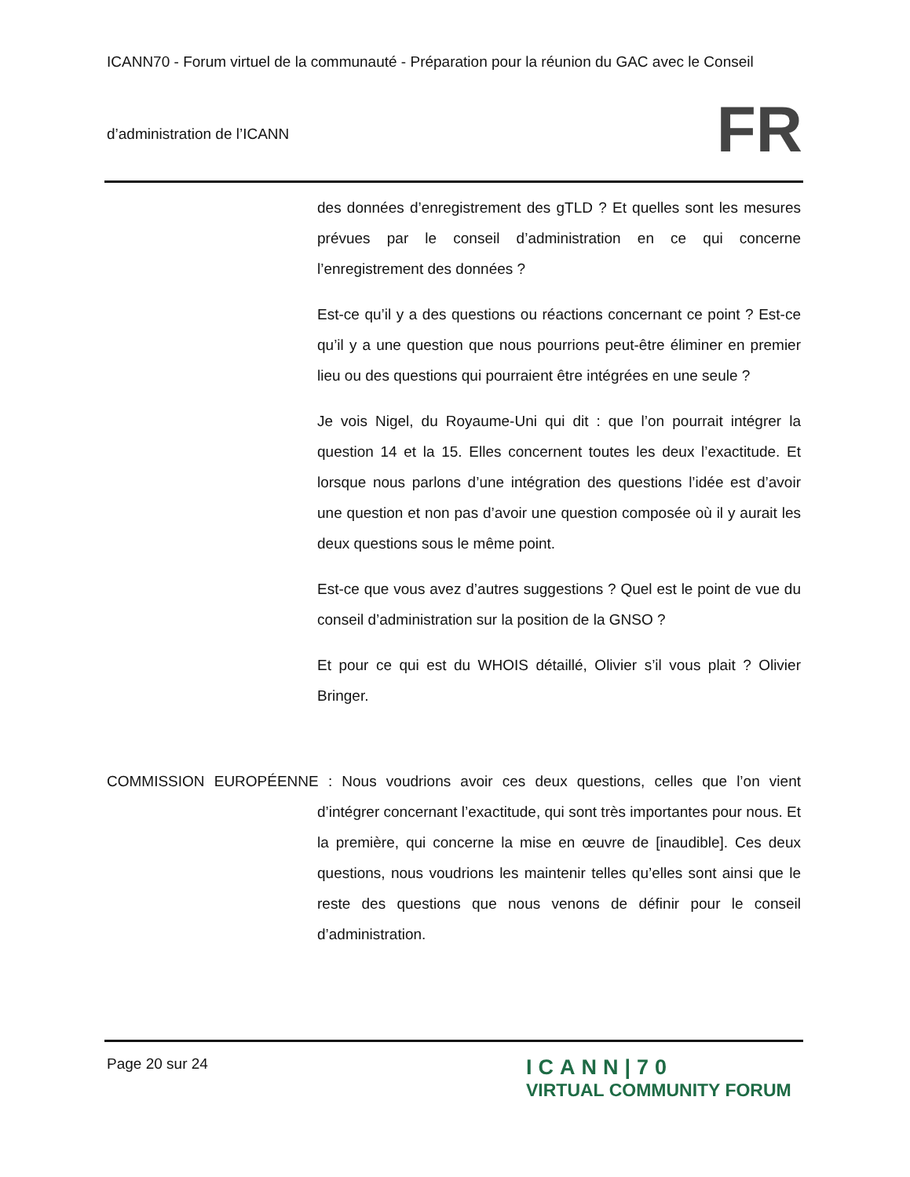ICANN70 - Forum virtuel de la communauté - Préparation pour la réunion du GAC avec le Conseil
d’administration de l’ICANN
FR
des données d’enregistrement des gTLD ? Et quelles sont les mesures prévues par le conseil d’administration en ce qui concerne l’enregistrement des données ?
Est-ce qu’il y a des questions ou réactions concernant ce point ? Est-ce qu’il y a une question que nous pourrions peut-être éliminer en premier lieu ou des questions qui pourraient être intégrées en une seule ?
Je vois Nigel, du Royaume-Uni qui dit : que l’on pourrait intégrer la question 14 et la 15. Elles concernent toutes les deux l’exactitude. Et lorsque nous parlons d’une intégration des questions l’idée est d’avoir une question et non pas d’avoir une question composée où il y aurait les deux questions sous le même point.
Est-ce que vous avez d’autres suggestions ? Quel est le point de vue du conseil d’administration sur la position de la GNSO ?
Et pour ce qui est du WHOIS détaillé, Olivier s’il vous plait ? Olivier Bringer.
COMMISSION EUROPÉENNE : Nous voudrions avoir ces deux questions, celles que l’on vient d’intégrer concernant l’exactitude, qui sont très importantes pour nous. Et la première, qui concerne la mise en œuvre de [inaudible]. Ces deux questions, nous voudrions les maintenir telles qu’elles sont ainsi que le reste des questions que nous venons de définir pour le conseil d’administration.
Page 20 sur 24
ICANN|70
VIRTUAL COMMUNITY FORUM